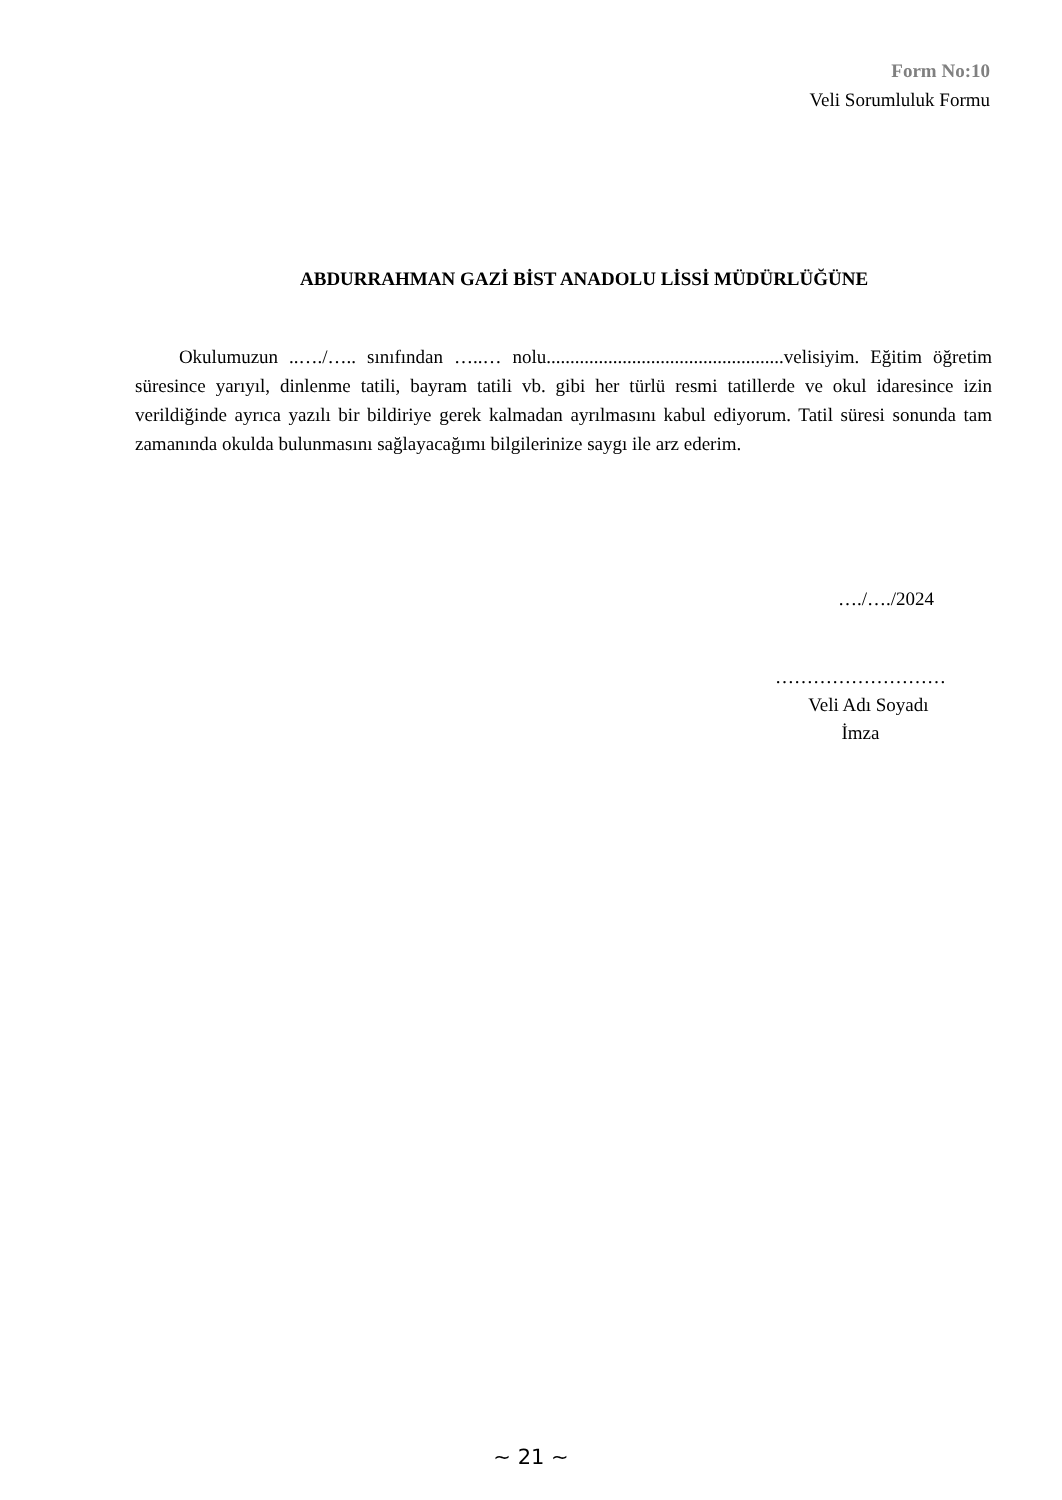Form No:10
Veli Sorumluluk Formu
ABDURRAHMAN GAZİ BİST ANADOLU LİSSİ MÜDÜRLÜĞÜNE
Okulumuzun ..…./….. sınıfından …..… nolu..................................................velisiyim. Eğitim öğretim süresince yarıyıl, dinlenme tatili, bayram tatili vb. gibi her türlü resmi tatillerde ve okul idaresince izin verildiğinde ayrıca yazılı bir bildiriye gerek kalmadan ayrılmasını kabul ediyorum. Tatil süresi sonunda tam zamanında okulda bulunmasını sağlayacağımı bilgilerinize saygı ile arz ederim.
…./…./2024
………………………
Veli Adı Soyadı
İmza
~ 21 ~